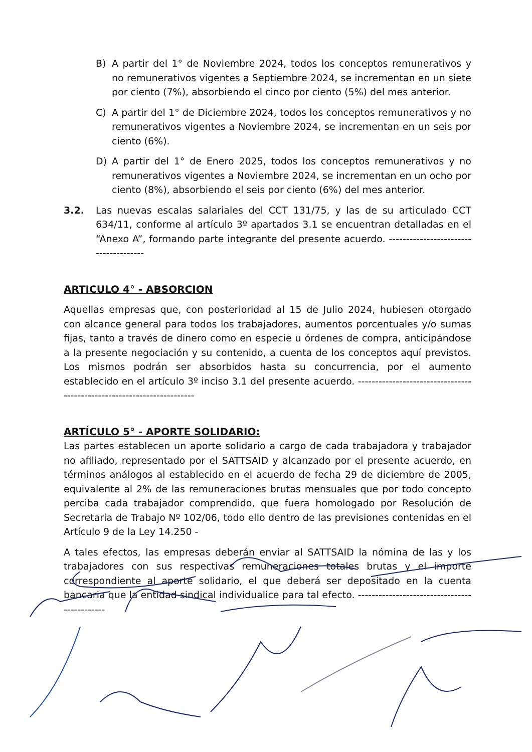B) A partir del 1° de Noviembre 2024, todos los conceptos remunerativos y no remunerativos vigentes a Septiembre 2024, se incrementan en un siete por ciento (7%), absorbiendo el cinco por ciento (5%) del mes anterior.
C) A partir del 1° de Diciembre 2024, todos los conceptos remunerativos y no remunerativos vigentes a Noviembre 2024, se incrementan en un seis por ciento (6%).
D) A partir del 1° de Enero 2025, todos los conceptos remunerativos y no remunerativos vigentes a Noviembre 2024, se incrementan en un ocho por ciento (8%), absorbiendo el seis por ciento (6%) del mes anterior.
3.2. Las nuevas escalas salariales del CCT 131/75, y las de su articulado CCT 634/11, conforme al artículo 3º apartados 3.1 se encuentran detalladas en el “Anexo A”, formando parte integrante del presente acuerdo. --------------------------------------
ARTICULO 4° - ABSORCION
Aquellas empresas que, con posterioridad al 15 de Julio 2024, hubiesen otorgado con alcance general para todos los trabajadores, aumentos porcentuales y/o sumas fijas, tanto a través de dinero como en especie u órdenes de compra, anticipándose a la presente negociación y su contenido, a cuenta de los conceptos aquí previstos. Los mismos podrán ser absorbidos hasta su concurrencia, por el aumento establecido en el artículo 3º inciso 3.1 del presente acuerdo. -----------------------------------------------------------------------
ARTÍCULO 5° - APORTE SOLIDARIO:
Las partes establecen un aporte solidario a cargo de cada trabajadora y trabajador no afiliado, representado por el SATTSAID y alcanzado por el presente acuerdo, en términos análogos al establecido en el acuerdo de fecha 29 de diciembre de 2005, equivalente al 2% de las remuneraciones brutas mensuales que por todo concepto perciba cada trabajador comprendido, que fuera homologado por Resolución de Secretaria de Trabajo Nº 102/06, todo ello dentro de las previsiones contenidas en el Artículo 9 de la Ley 14.250 -
A tales efectos, las empresas deberán enviar al SATTSAID la nómina de las y los trabajadores con sus respectivas remuneraciones totales brutas y el importe correspondiente al aporte solidario, el que deberá ser depositado en la cuenta bancaria que la entidad sindical individualice para tal efecto. ---------------------------------------------